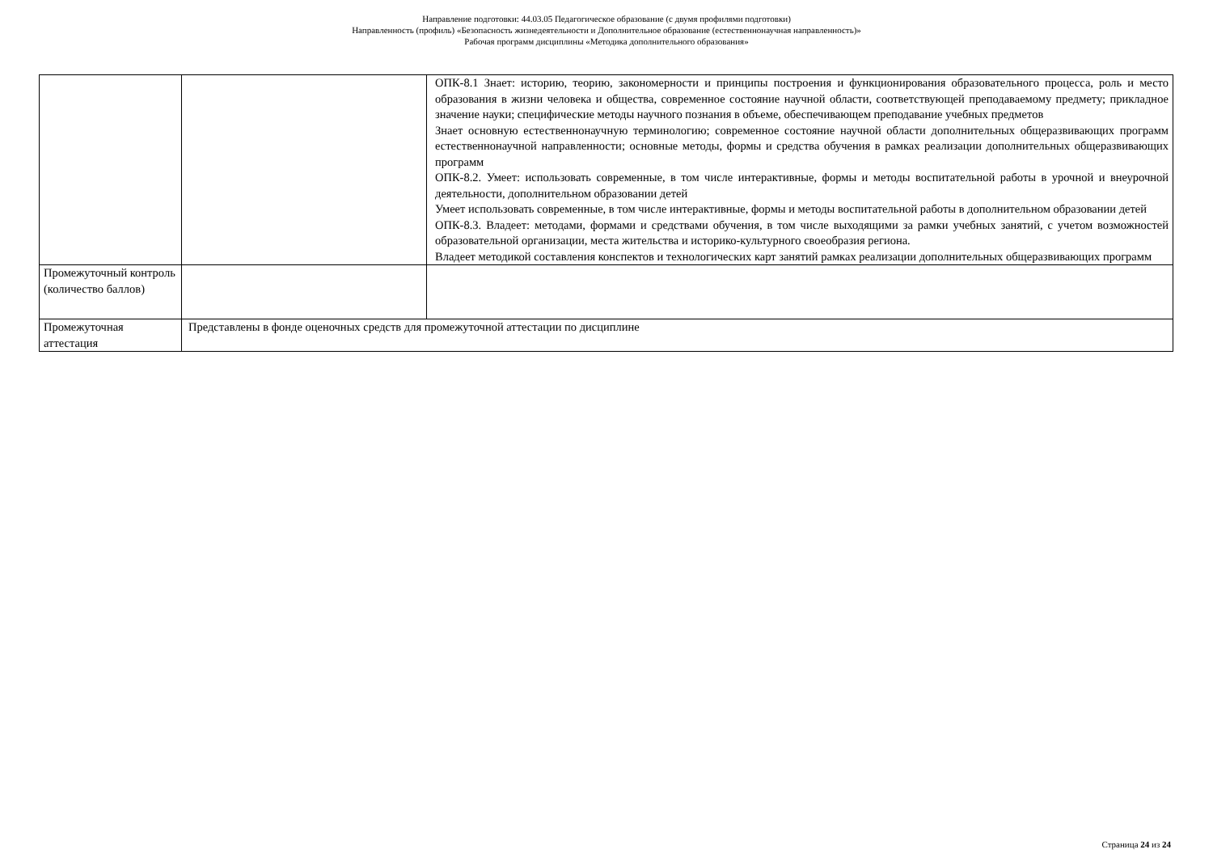Направление подготовки: 44.03.05 Педагогическое образование (с двумя профилями подготовки)
Направленность (профиль) «Безопасность жизнедеятельности и Дополнительное образование (естественнонаучная направленность)»
Рабочая программ дисциплины «Методика дополнительного образования»
| | | ОПК-8.1 Знает: историю, теорию, закономерности и принципы построения и функционирования образовательного процесса, роль и место образования в жизни человека и общества, современное состояние научной области, соответствующей преподаваемому предмету; прикладное значение науки; специфические методы научного познания в объеме, обеспечивающем преподавание учебных предметов Знает основную естественнонаучную терминологию; современное состояние научной области дополнительных общеразвивающих программ естественнонаучной направленности; основные методы, формы и средства обучения в рамках реализации дополнительных общеразвивающих программ ОПК-8.2. Умеет: использовать современные, в том числе интерактивные, формы и методы воспитательной работы в урочной и внеурочной деятельности, дополнительном образовании детей Умеет использовать современные, в том числе интерактивные, формы и методы воспитательной работы в дополнительном образовании детей ОПК-8.3. Владеет: методами, формами и средствами обучения, в том числе выходящими за рамки учебных занятий, с учетом возможностей образовательной организации, места жительства и историко-культурного своеобразия региона. Владеет методикой составления конспектов и технологических карт занятий рамках реализации дополнительных общеразвивающих программ |
| Промежуточный контроль (количество баллов) | | |
| Промежуточная аттестация | Представлены в фонде оценочных средств для промежуточной аттестации по дисциплине | |
Страница 24 из 24